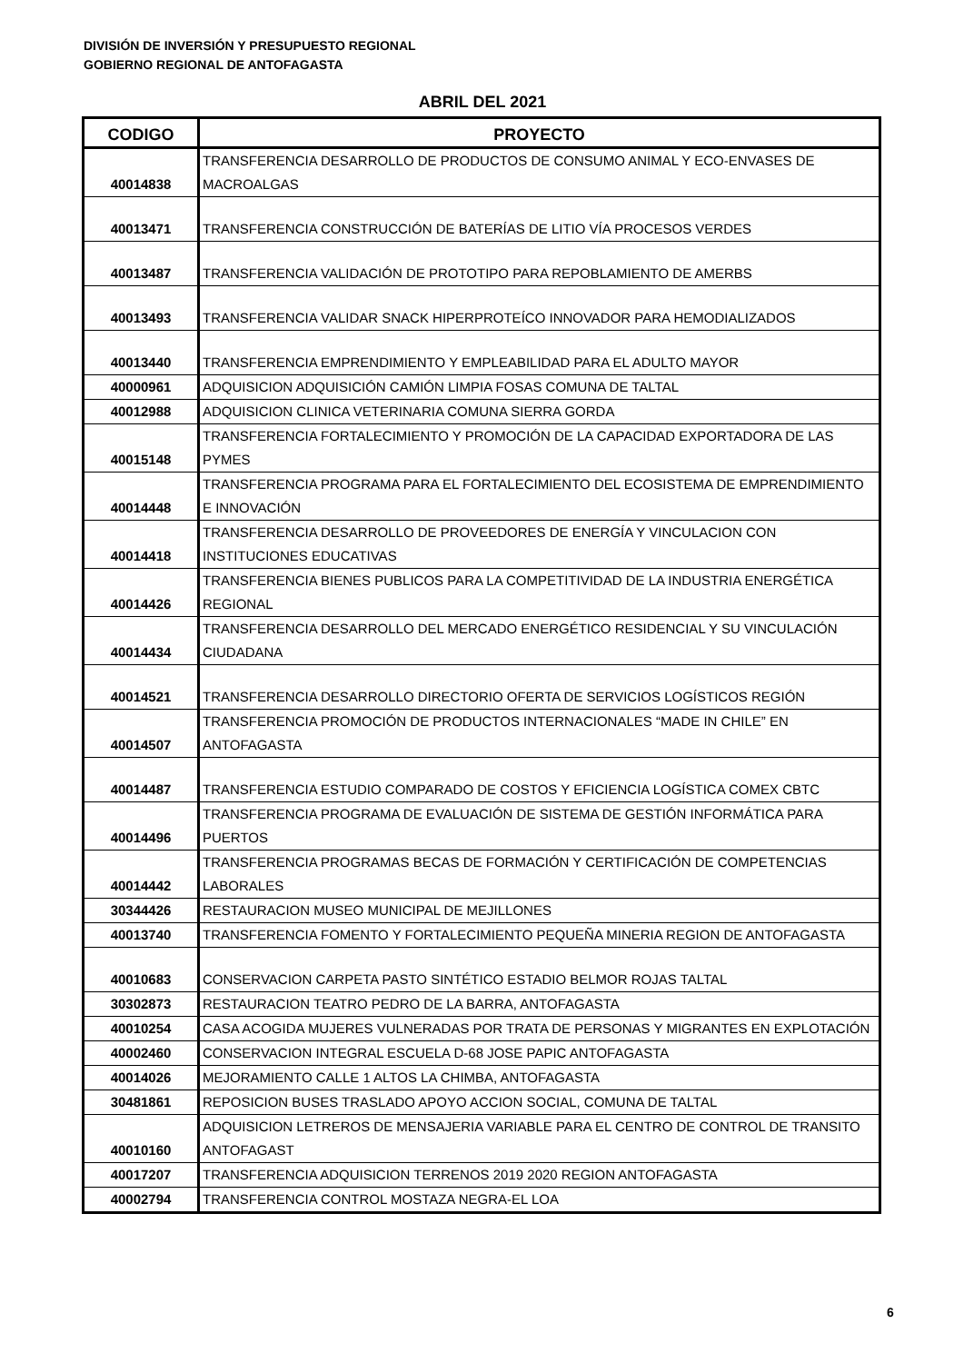DIVISIÓN DE INVERSIÓN Y PRESUPUESTO REGIONAL
GOBIERNO REGIONAL DE ANTOFAGASTA
ABRIL DEL 2021
| CODIGO | PROYECTO |
| --- | --- |
| 40014838 | TRANSFERENCIA DESARROLLO DE PRODUCTOS DE CONSUMO ANIMAL Y ECO-ENVASES DE MACROALGAS |
| 40013471 | TRANSFERENCIA CONSTRUCCIÓN DE BATERÍAS DE LITIO VÍA PROCESOS VERDES |
| 40013487 | TRANSFERENCIA VALIDACIÓN DE PROTOTIPO PARA REPOBLAMIENTO DE AMERBS |
| 40013493 | TRANSFERENCIA VALIDAR SNACK HIPERPROTEÍCO INNOVADOR PARA HEMODIALIZADOS |
| 40013440 | TRANSFERENCIA EMPRENDIMIENTO Y EMPLEABILIDAD PARA EL ADULTO MAYOR |
| 40000961 | ADQUISICION ADQUISICIÓN CAMIÓN LIMPIA FOSAS COMUNA DE TALTAL |
| 40012988 | ADQUISICION CLINICA VETERINARIA COMUNA SIERRA GORDA |
| 40015148 | TRANSFERENCIA FORTALECIMIENTO Y PROMOCIÓN DE LA CAPACIDAD EXPORTADORA DE LAS PYMES |
| 40014448 | TRANSFERENCIA PROGRAMA PARA EL FORTALECIMIENTO DEL ECOSISTEMA DE EMPRENDIMIENTO E INNOVACIÓN |
| 40014418 | TRANSFERENCIA DESARROLLO DE PROVEEDORES DE ENERGÍA Y VINCULACION CON INSTITUCIONES EDUCATIVAS |
| 40014426 | TRANSFERENCIA BIENES PUBLICOS PARA LA COMPETITIVIDAD DE LA INDUSTRIA ENERGÉTICA REGIONAL |
| 40014434 | TRANSFERENCIA DESARROLLO DEL MERCADO ENERGÉTICO RESIDENCIAL Y SU VINCULACIÓN CIUDADANA |
| 40014521 | TRANSFERENCIA DESARROLLO DIRECTORIO OFERTA DE SERVICIOS LOGÍSTICOS REGIÓN |
| 40014507 | TRANSFERENCIA PROMOCIÓN DE PRODUCTOS INTERNACIONALES “MADE IN CHILE” EN ANTOFAGASTA |
| 40014487 | TRANSFERENCIA ESTUDIO COMPARADO DE COSTOS Y EFICIENCIA LOGÍSTICA COMEX CBTC |
| 40014496 | TRANSFERENCIA PROGRAMA DE EVALUACIÓN DE SISTEMA DE GESTIÓN INFORMÁTICA PARA PUERTOS |
| 40014442 | TRANSFERENCIA PROGRAMAS BECAS DE FORMACIÓN Y CERTIFICACIÓN DE COMPETENCIAS LABORALES |
| 30344426 | RESTAURACION MUSEO MUNICIPAL DE MEJILLONES |
| 40013740 | TRANSFERENCIA FOMENTO Y FORTALECIMIENTO PEQUEÑA MINERIA REGION DE ANTOFAGASTA |
| 40010683 | CONSERVACION CARPETA PASTO SINTÉTICO ESTADIO BELMOR ROJAS TALTAL |
| 30302873 | RESTAURACION TEATRO PEDRO DE LA BARRA, ANTOFAGASTA |
| 40010254 | CASA ACOGIDA MUJERES VULNERADAS POR TRATA DE PERSONAS Y MIGRANTES EN EXPLOTACIÓN |
| 40002460 | CONSERVACION INTEGRAL ESCUELA D-68 JOSE PAPIC ANTOFAGASTA |
| 40014026 | MEJORAMIENTO CALLE 1 ALTOS LA CHIMBA, ANTOFAGASTA |
| 30481861 | REPOSICION BUSES TRASLADO APOYO ACCION SOCIAL, COMUNA DE TALTAL |
| 40010160 | ADQUISICION LETREROS DE MENSAJERIA VARIABLE PARA EL CENTRO DE CONTROL DE TRANSITO ANTOFAGAST |
| 40017207 | TRANSFERENCIA ADQUISICION TERRENOS 2019 2020 REGION ANTOFAGASTA |
| 40002794 | TRANSFERENCIA CONTROL MOSTAZA NEGRA-EL LOA |
6